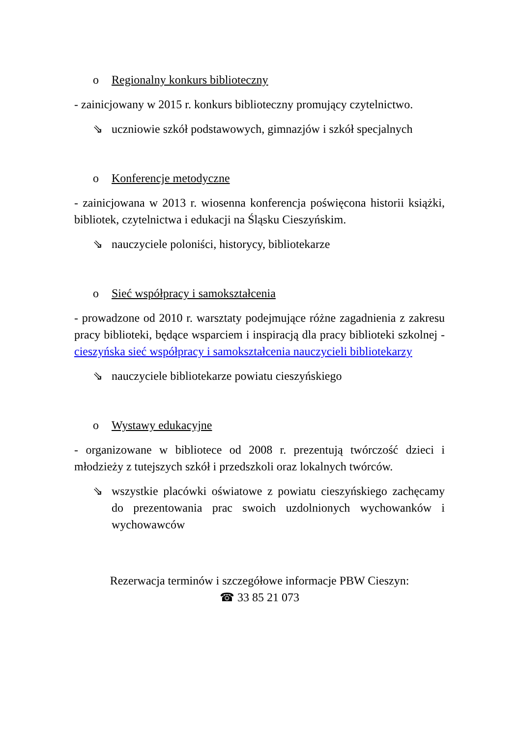o Regionalny konkurs biblioteczny
- zainicjowany w 2015 r. konkurs biblioteczny promujący czytelnictwo.
⇘ uczniowie szkół podstawowych, gimnazjów i szkół specjalnych
o Konferencje metodyczne
- zainicjowana w 2013 r. wiosenna konferencja poświęcona historii książki, bibliotek, czytelnictwa i edukacji na Śląsku Cieszyńskim.
⇘ nauczyciele poloniści, historycy, bibliotekarze
o Sieć współpracy i samokształcenia
- prowadzone od 2010 r. warsztaty podejmujące różne zagadnienia z zakresu pracy biblioteki, będące wsparciem i inspiracją dla pracy biblioteki szkolnej - cieszyńska sieć współpracy i samokształcenia nauczycieli bibliotekarzy
⇘ nauczyciele bibliotekarze powiatu cieszyńskiego
o Wystawy edukacyjne
- organizowane w bibliotece od 2008 r. prezentują twórczość dzieci i młodzieży z tutejszych szkół i przedszkoli oraz lokalnych twórców.
⇘ wszystkie placówki oświatowe z powiatu cieszyńskiego zachęcamy do prezentowania prac swoich uzdolnionych wychowanków i wychowawców
Rezerwacja terminów i szczegółowe informacje PBW Cieszyn:
☎ 33 85 21 073